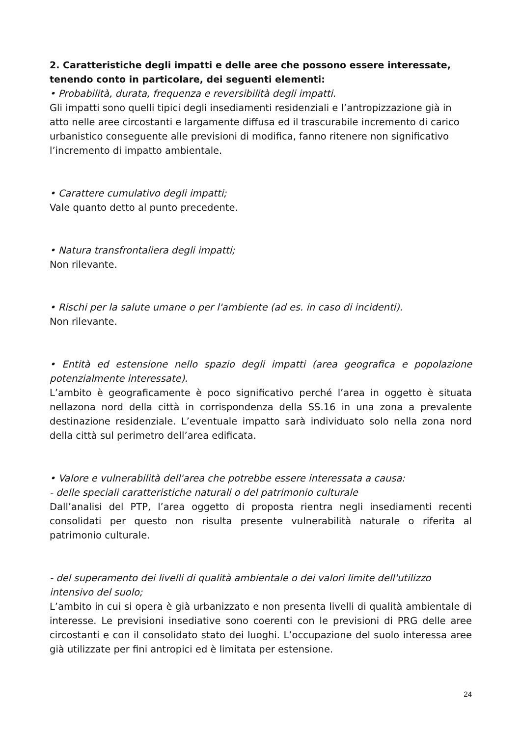2. Caratteristiche degli impatti e delle aree che possono essere interessate, tenendo conto in particolare, dei seguenti elementi:
• Probabilità, durata, frequenza e reversibilità degli impatti.
Gli impatti sono quelli tipici degli insediamenti residenziali e l’antropizzazione già in atto nelle aree circostanti e largamente diffusa ed il trascurabile incremento di carico urbanistico conseguente alle previsioni di modifica, fanno ritenere non significativo l’incremento di impatto ambientale.
• Carattere cumulativo degli impatti;
Vale quanto detto al punto precedente.
• Natura transfrontaliera degli impatti;
Non rilevante.
• Rischi per la salute umane o per l'ambiente (ad es. in caso di incidenti).
Non rilevante.
• Entità ed estensione nello spazio degli impatti (area geografica e popolazione potenzialmente interessate).
L’ambito è geograficamente è poco significativo perché l’area in oggetto è situata nellazona nord della città in corrispondenza della SS.16 in una zona a prevalente destinazione residenziale. L’eventuale impatto sarà individuato solo nella zona nord della città sul perimetro dell’area edificata.
• Valore e vulnerabilità dell'area che potrebbe essere interessata a causa:
- delle speciali caratteristiche naturali o del patrimonio culturale
Dall’analisi del PTP, l’area oggetto di proposta rientra negli insediamenti recenti consolidati per questo non risulta presente vulnerabilità naturale o riferita al patrimonio culturale.
- del superamento dei livelli di qualità ambientale o dei valori limite dell'utilizzo intensivo del suolo;
L’ambito in cui si opera è già urbanizzato e non presenta livelli di qualità ambientale di interesse. Le previsioni insediative sono coerenti con le previsioni di PRG delle aree circostanti e con il consolidato stato dei luoghi. L’occupazione del suolo interessa aree già utilizzate per fini antropici ed è limitata per estensione.
24